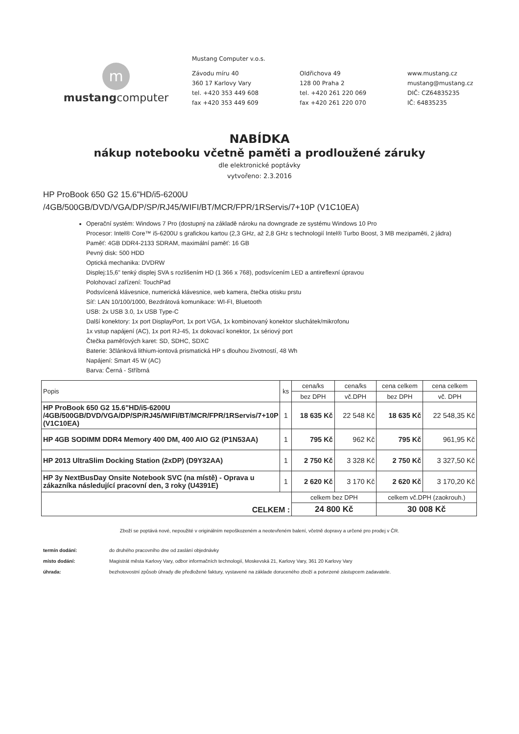m
mustangcomputer
Mustang Computer v.o.s.
Závodu míru 40
360 17 Karlovy Vary
tel. +420 353 449 608
fax +420 353 449 609
Oldřichova 49
128 00 Praha 2
tel. +420 261 220 069
fax +420 261 220 070
www.mustang.cz
mustang@mustang.cz
DIČ: CZ64835235
IČ: 64835235
NABÍDKA
nákup notebooku včetně paměti a prodloužené záruky
dle elektronické poptávky
vytvořeno: 2.3.2016
HP ProBook 650 G2 15.6"HD/i5-6200U
/4GB/500GB/DVD/VGA/DP/SP/RJ45/WIFI/BT/MCR/FPR/1RServis/7+10P (V1C10EA)
Operační systém: Windows 7 Pro (dostupný na základě nároku na downgrade ze systému Windows 10 Pro
Procesor: Intel® Core™ i5-6200U s grafickou kartou (2,3 GHz, až 2,8 GHz s technologií Intel® Turbo Boost, 3 MB mezipaměti, 2 jádra)
Paměť: 4GB DDR4-2133 SDRAM, maximální paměť: 16 GB
Pevný disk: 500 HDD
Optická mechanika: DVDRW
Displej:15,6" tenký displej SVA s rozlišením HD (1 366 x 768), podsvícením LED a antireflexní úpravou
Polohovací zařízení: TouchPad
Podsvícená klávesnice, numerická klávesnice, web kamera, čtečka otisku prstu
Síť: LAN 10/100/1000, Bezdrátová komunikace: WI-FI, Bluetooth
USB: 2x USB 3.0, 1x USB Type-C
Další konektory: 1x port DisplayPort, 1x port VGA, 1x kombinovaný konektor sluchátek/mikrofonu
1x vstup napájení (AC), 1x port RJ-45, 1x dokovací konektor, 1x sériový port
Čtečka paměťových karet: SD, SDHC, SDXC
Baterie: 3článková lithium-iontová prismatická HP s dlouhou životností, 48 Wh
Napájení: Smart 45 W (AC)
Barva: Černá - Stříbrná
| Popis | ks | cena/ks | cena/ks | cena celkem | cena celkem |
| --- | --- | --- | --- | --- | --- |
| | | bez DPH | vč.DPH | bez DPH | vč. DPH |
| HP ProBook 650 G2 15.6"HD/i5-6200U /4GB/500GB/DVD/VGA/DP/SP/RJ45/WIFI/BT/MCR/FPR/1RServis/7+10P (V1C10EA) | 1 | 18 635 Kč | 22 548 Kč | 18 635 Kč | 22 548,35 Kč |
| HP 4GB SODIMM DDR4 Memory 400 DM, 400 AIO G2 (P1N53AA) | 1 | 795 Kč | 962 Kč | 795 Kč | 961,95 Kč |
| HP 2013 UltraSlim Docking Station (2xDP) (D9Y32AA) | 1 | 2 750 Kč | 3 328 Kč | 2 750 Kč | 3 327,50 Kč |
| HP 3y NextBusDay Onsite Notebook SVC (na místě) - Oprava u zákazníka následující pracovní den, 3 roky (U4391E) | 1 | 2 620 Kč | 3 170 Kč | 2 620 Kč | 3 170,20 Kč |
| CELKEM : | | celkem bez DPH | | celkem vč.DPH (zaokrouh.) | |
| | | 24 800 Kč | | 30 008 Kč | |
Zboží se poptává nové, nepoužité v originálním nepoškozeném a neotevřeném balení, včetně dopravy a určené pro prodej v ČR.
termín dodání: do druhého pracovního dne od zaslání objednávky
místo dodání: Magistrát města Karlovy Vary, odbor informačních technologií, Moskevská 21, Karlovy Vary, 361 20 Karlovy Vary
úhrada: bezhotovostní způsob úhrady dle předložené faktury, vystavené na základe doruceného zboží a potvrzené zástupcem zadavatele.